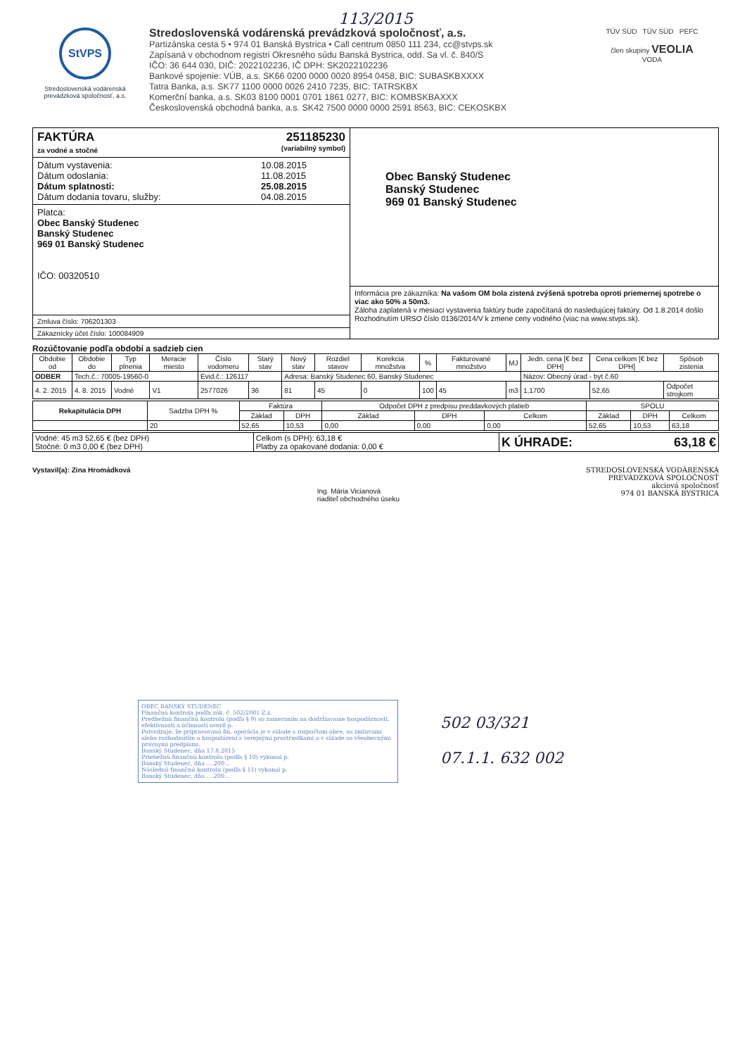113/2015
StVPS
Stredoslovenská vodárenská prevádzková spoločnosť, a.s.
Stredoslovenská vodárenská prevádzková spoločnosť, a.s.
Partizánska cesta 5 • 974 01 Banská Bystrica • Call centrum 0850 111 234, cc@stvps.sk
Zapísaná v obchodnom registri Okresného súdu Banská Bystrica, odd. Sa vl. č. 840/S
IČO: 36 644 030, DIČ: 2022102236, IČ DPH: SK2022102236
Bankové spojenie: VÚB, a.s. SK66 0200 0000 0020 8954 0458, BIC: SUBASKBXXXX
Tatra Banka, a.s. SK77 1100 0000 0026 2410 7235, BIC: TATRSKBX
Komerční banka, a.s. SK03 8100 0001 0701 1861 0277, BIC: KOMBSKBAXXX
Československá obchodná banka, a.s. SK42 7500 0000 0000 2591 8563, BIC: CEKOSKBX
TÜV SÜD TÜV SÜD PEFC
člen skupiny VEOLIA
VODA
FAKTÚRA 251185230
za vodné a stočné (variabilný symbol)
Dátum vystavenia: 10.08.2015
Dátum odoslania: 11.08.2015
Dátum splatnosti: 25.08.2015
Dátum dodania tovaru, služby: 04.08.2015
Platca:
Obec Banský Studenec
Banský Studenec
969 01 Banský Studenec
IČO: 00320510
Zmluva číslo: 706201303
Zákaznícky účet číslo: 100084909
Obec Banský Studenec
Banský Studenec
969 01 Banský Studenec
Informácia pre zákazníka: Na vašom OM bola zistená zvýšená spotreba oproti priemernej spotrebe o viac ako 50% a 50m3.
Záloha zaplatená v mesiaci vystavenia faktúry bude započítaná do nasledujúcej faktúry. Od 1.8.2014 došlo Rozhodnutím URSO číslo 0136/2014/V k zmene ceny vodného (viac na www.stvps.sk).
Rozúčtovanie podľa období a sadzieb cien
| Obdobie od | Obdobie do | Typ plnenia | Meracie miesto | Číslo vodomeru | Starý stav | Nový stav | Rozdiel stavov | Korekcia množstva | % | Fakturované množstvo | MJ | Jedn. cena [€ bez DPH] | Cena celkom [€ bez DPH] | Spôsob zistenia |
| --- | --- | --- | --- | --- | --- | --- | --- | --- | --- | --- | --- | --- | --- | --- |
| ODBER | Tech.č.: 70005-19560-0 | | | Evid.č.: 126117 | | Adresa: Banský Studenec 60, Banský Studenec | | | | | | Názov: Obecný úrad - byt č.60 | | |
| 4. 2. 2015 | 4. 8. 2015 | Vodné | V1 | 2577026 | 36 | 81 | 45 | 0 | 100 | 45 | m3 | 1,1700 | 52,65 | Odpočet strojkom |
| Rekapitulácia DPH | Sadzba DPH % | Faktúra | | Odpočet DPH z predpisu preddavkových platieb | | | SPOLU | | |
| --- | --- | --- | --- | --- | --- | --- | --- | --- | --- |
| | | Základ | DPH | Základ | DPH | Celkom | Základ | DPH | Celkom |
| | 20 | 52,65 | 10,53 | 0,00 | 0,00 | 0,00 | 52,65 | 10,53 | 63,18 |
| Vodné: 45 m3 52,65 € (bez DPH) Stočné: 0 m3 0,00 € (bez DPH) | Celkom (s DPH): 63,18 € Platby za opakované dodania: 0,00 € | K ÚHRADE: 63,18 € |
Vystavil(a): Zina Hromádková
Ing. Mária Vicianová
riaditeľ obchodného úseku
STREDOSLOVENSKÁ VODÁRENSKÁ
PREVÁDZKOVÁ SPOLOČNOSŤ
akciová spoločnosť
974 01 BANSKÁ BYSTRICA
OBEC BANSKÝ STUDENEC
Finančná kontrola podľa zák. č. 502/2001 Z.z.
Predbežnú finančnú kontrolu (podľa § 9) so zameraním na dodržiavanie hospodárnosti, efektívnosti a účinnosti overil p.
Potvrdzuje, že pripravovaná fin. operácia je v súlade s rozpočtom obce, so zmluvami alebo rozhodnutím o hospodárení s verejnými prostriedkami a v súlade so všeobecnými právnymi predpismi.
Banský Studenec, dňa 17.8.2015
Priebežnú finančnú kontrolu (podľa § 10) vykonal p.
Banský Studenec, dňa ....200...
Následnú finančnú kontrolu (podľa § 11) vykonal p.
Banský Studenec, dňa ....200...
502 03/321
07.1.1. 632 002